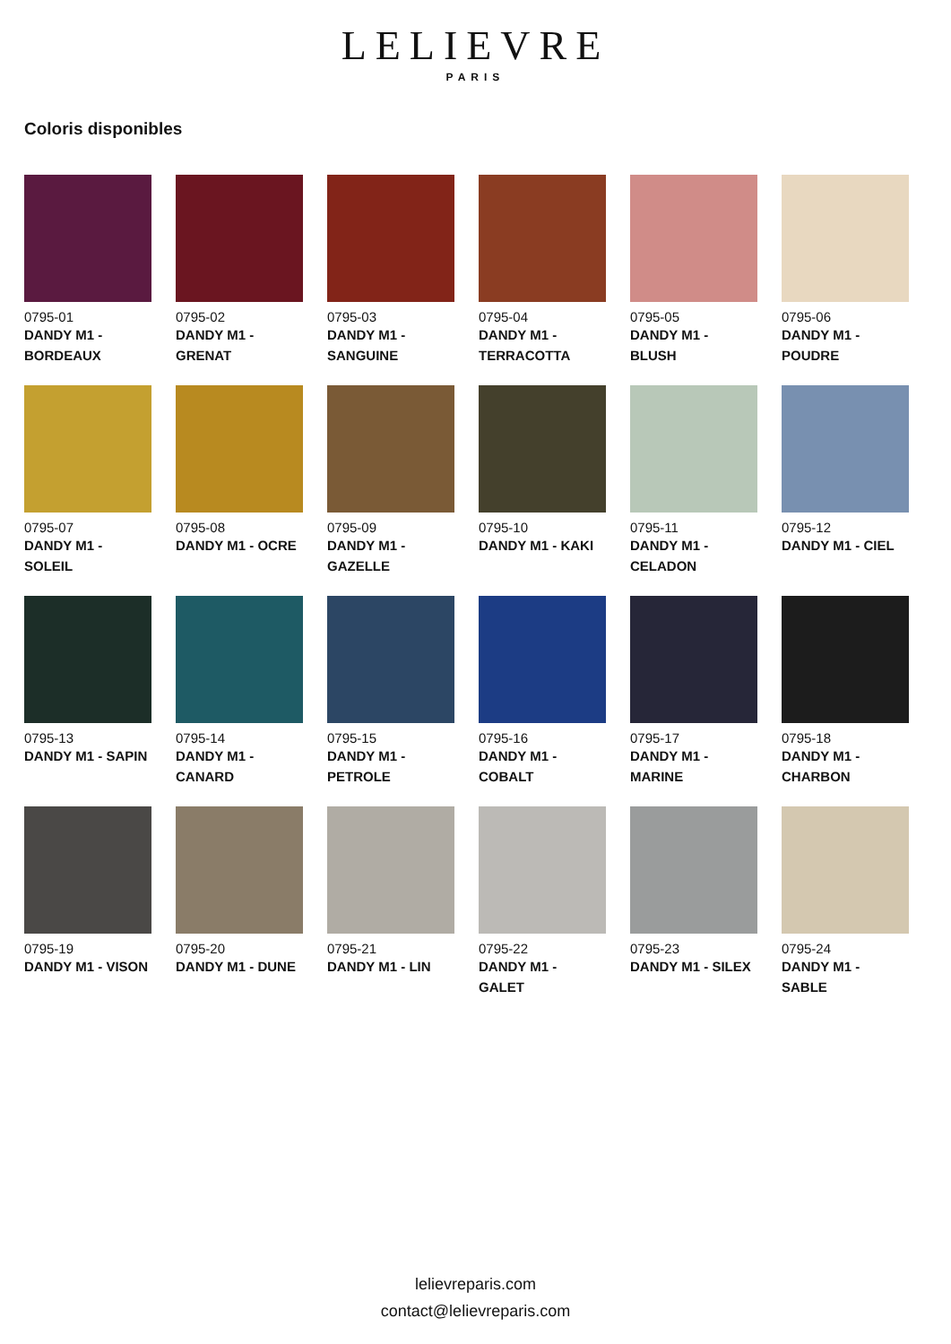LELIEVRE
PARIS
Coloris disponibles
0795-01
DANDY M1 - BORDEAUX
0795-02
DANDY M1 - GRENAT
0795-03
DANDY M1 - SANGUINE
0795-04
DANDY M1 - TERRACOTTA
0795-05
DANDY M1 - BLUSH
0795-06
DANDY M1 - POUDRE
0795-07
DANDY M1 - SOLEIL
0795-08
DANDY M1 - OCRE
0795-09
DANDY M1 - GAZELLE
0795-10
DANDY M1 - KAKI
0795-11
DANDY M1 - CELADON
0795-12
DANDY M1 - CIEL
0795-13
DANDY M1 - SAPIN
0795-14
DANDY M1 - CANARD
0795-15
DANDY M1 - PETROLE
0795-16
DANDY M1 - COBALT
0795-17
DANDY M1 - MARINE
0795-18
DANDY M1 - CHARBON
0795-19
DANDY M1 - VISON
0795-20
DANDY M1 - DUNE
0795-21
DANDY M1 - LIN
0795-22
DANDY M1 - GALET
0795-23
DANDY M1 - SILEX
0795-24
DANDY M1 - SABLE
lelievreparis.com
contact@lelievreparis.com